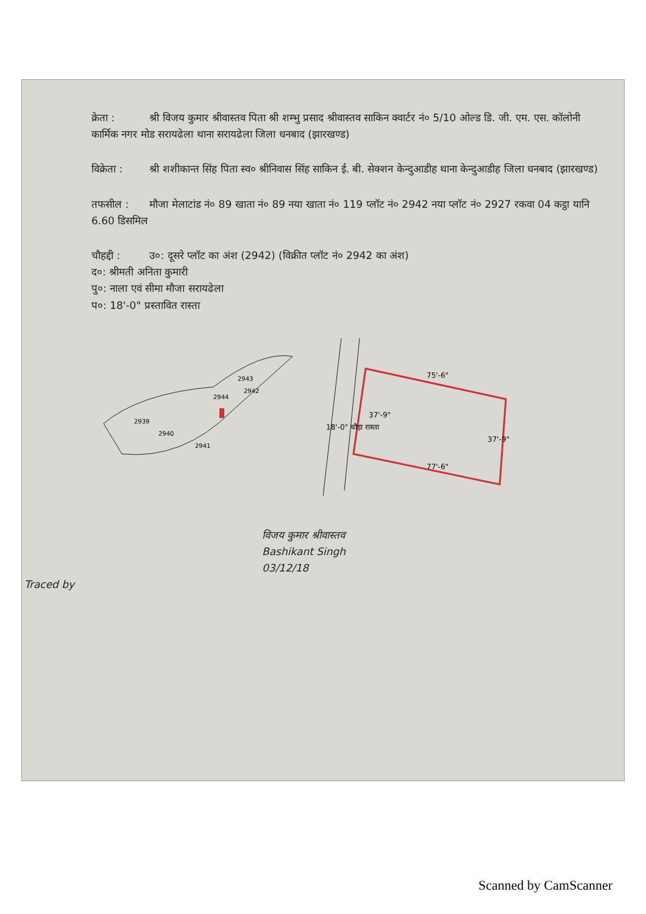क्रेता : श्री विजय कुमार श्रीवास्तव पिता श्री शम्भु प्रसाद श्रीवास्तव साकिन क्वार्टर नं० 5/10 ओल्ड डि. जी. एम. एस. कॉलोनी कार्मिक नगर मोड सरायढेला थाना सरायढेला जिला धनबाद (झारखण्ड)
विक्रेता : श्री शशीकान्त सिंह पिता स्व० श्रीनिवास सिंह साकिन ई. बी. सेक्शन केन्दुआडीह थाना केन्दुआडीह जिला धनबाद (झारखण्ड)
तफसील : मौजा मेलाटांड नं० 89 खाता नं० 89 नया खाता नं० 119 प्लॉट नं० 2942 नया प्लॉट नं० 2927 रकवा 04 कट्ठा यानि 6.60 डिसमिल
चौहद्दी : उ०: दूसरे प्लॉट का अंश (2942) (विक्रीत प्लॉट नं० 2942 का अंश)
द०: श्रीमती अनिता कुमारी
पु०: नाला एवं सीमा मौजा सरायढेला
प०: 18'-0" प्रस्तावित रास्ता
2939
2940
2941
2942
2944
2943
75'-6"
77'-6"
37'-9"
37'-9"
18'-0" चौड़ा रास्ता
विजय कुमार श्रीवास्तव
Bashikant Singh
03/12/18
Traced by
Scanned by CamScanner